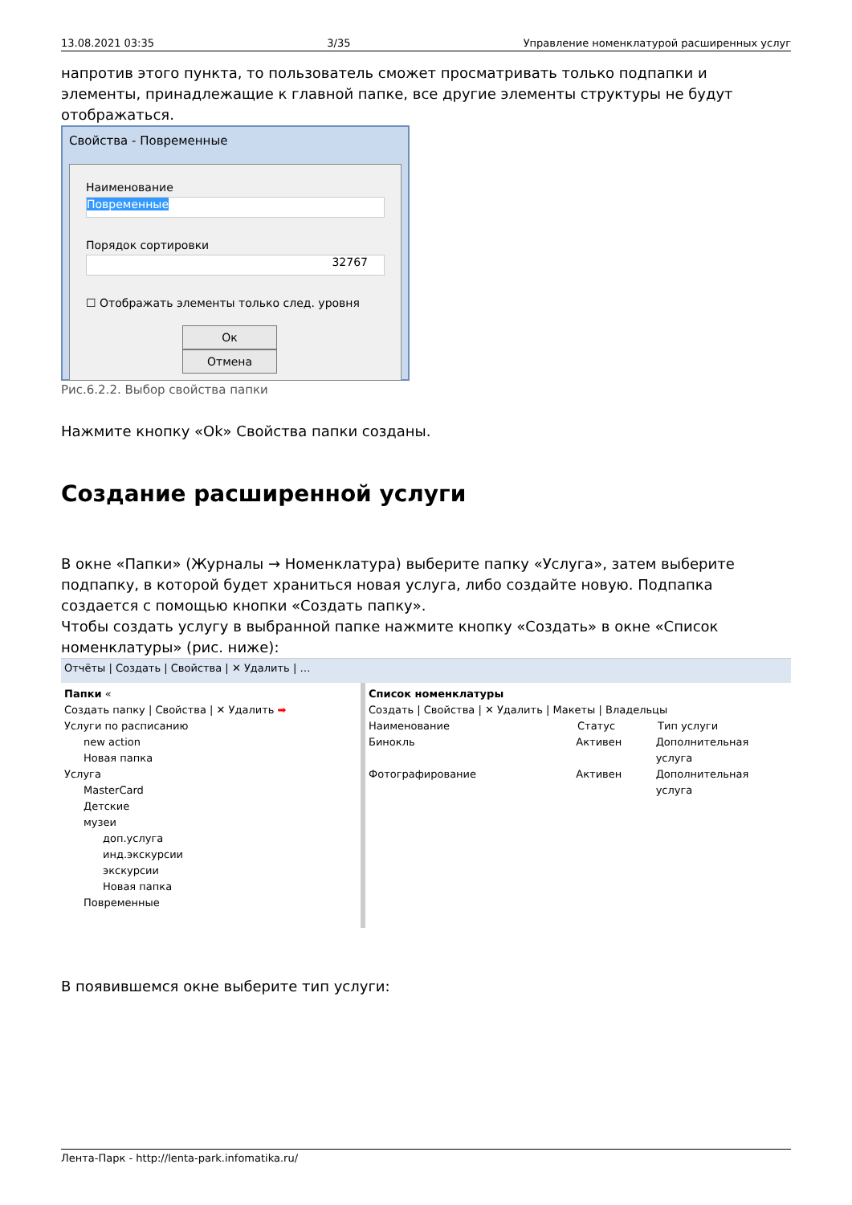13.08.2021 03:35 3/35 Управление номенклатурой расширенных услуг
напротив этого пункта, то пользователь сможет просматривать только подпапки и элементы, принадлежащие к главной папке, все другие элементы структуры не будут отображаться.
Свойства - Повременные
Наименование
Повременные
Порядок сортировки
32767
☐ Отображать элементы только след. уровня
Ок Отмена
Рис.6.2.2. Выбор свойства папки
Нажмите кнопку «Ok» Свойства папки созданы.
Создание расширенной услуги
В окне «Папки» (Журналы → Номенклатура) выберите папку «Услуга», затем выберите подпапку, в которой будет храниться новая услуга, либо создайте новую. Подпапка создается с помощью кнопки «Создать папку».
Чтобы создать услугу в выбранной папке нажмите кнопку «Создать» в окне «Список номенклатуры» (рис. ниже):
Отчёты | Создать | Свойства | ✕ Удалить | …
Папки «
Создать папку | Свойства | ✕ Удалить ➡
Услуги по расписанию
new action
Новая папка
Услуга
MasterCard
Детские
музеи
доп.услуга
инд.экскурсии
экскурсии
Новая папка
Повременные
Список номенклатуры
Создать | Свойства | ✕ Удалить | Макеты | Владельцы
Наименование Статус Тип услуги
Бинокль Активен Дополнительная услуга
Фотографирование Активен Дополнительная услуга
В появившемся окне выберите тип услуги:
Лента-Парк - http://lenta-park.infomatika.ru/